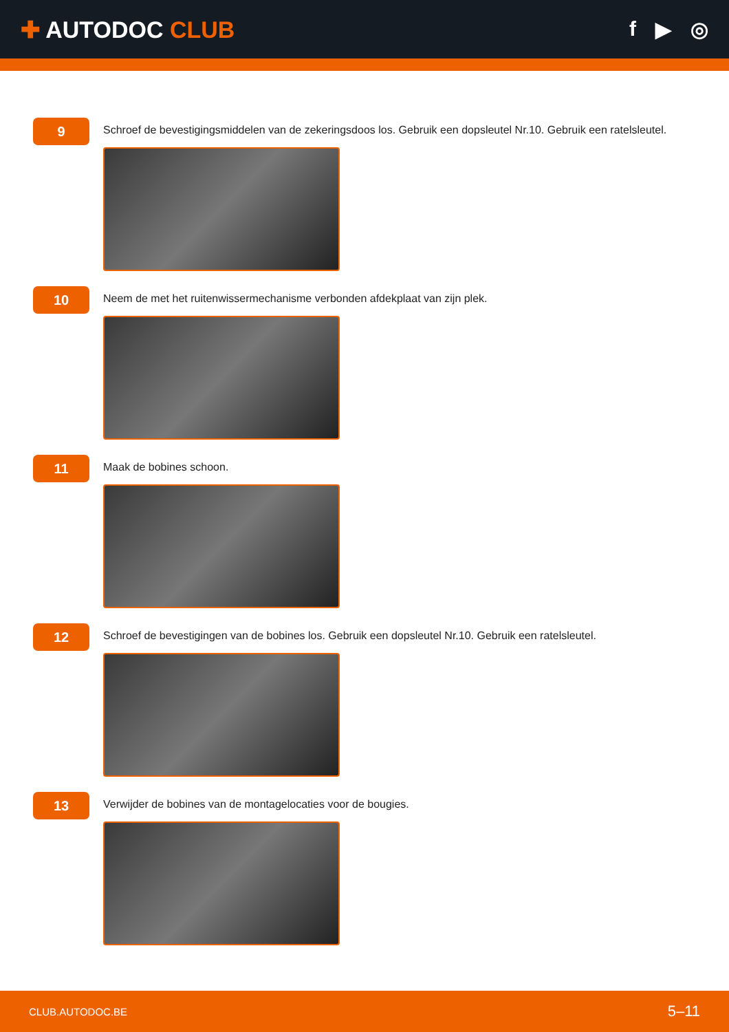✚ AUTODOC CLUB f ▶ ◎
9
Schroef de bevestigingsmiddelen van de zekeringsdoos los. Gebruik een dopsleutel Nr.10. Gebruik een ratelsleutel.
10
Neem de met het ruitenwissermechanisme verbonden afdekplaat van zijn plek.
11
Maak de bobines schoon.
12
Schroef de bevestigingen van de bobines los. Gebruik een dopsleutel Nr.10. Gebruik een ratelsleutel.
13
Verwijder de bobines van de montagelocaties voor de bougies.
CLUB.AUTODOC.BE 5–11